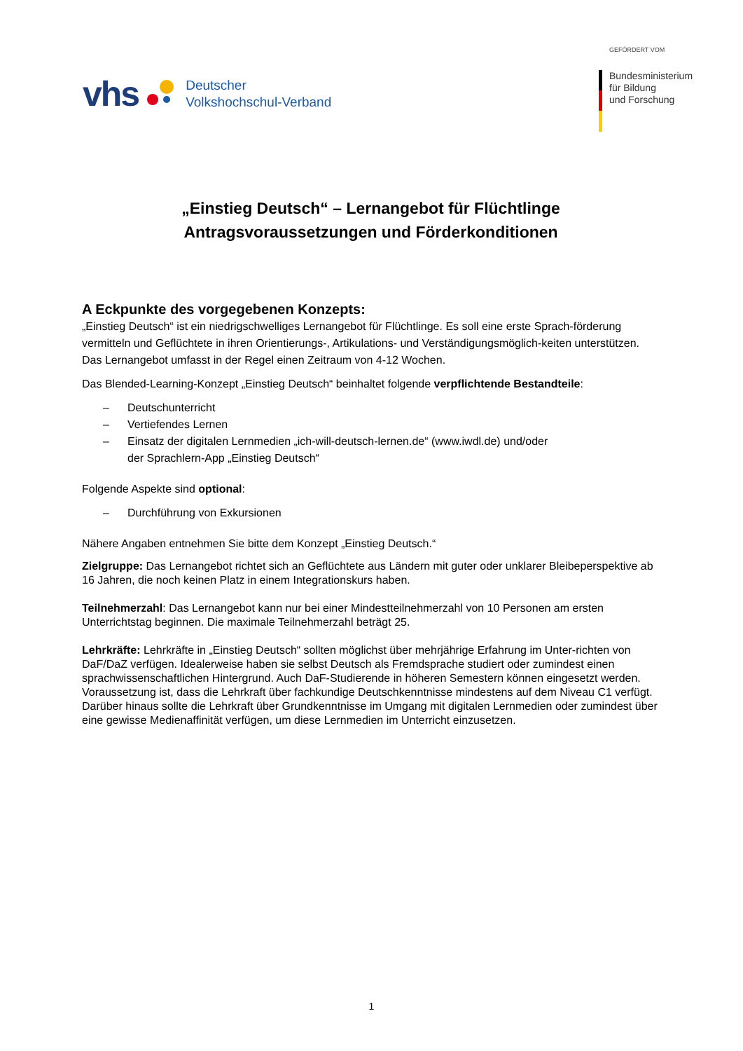vhs
Deutscher
Volkshochschul-Verband
GEFÖRDERT VOM
Bundesministerium
für Bildung
und Forschung
„Einstieg Deutsch“ – Lernangebot für Flüchtlinge
Antragsvoraussetzungen und Förderkonditionen
A Eckpunkte des vorgegebenen Konzepts:
„Einstieg Deutsch“ ist ein niedrigschwelliges Lernangebot für Flüchtlinge. Es soll eine erste Sprach-förderung vermitteln und Geflüchtete in ihren Orientierungs-, Artikulations- und Verständigungsmöglich-keiten unterstützen. Das Lernangebot umfasst in der Regel einen Zeitraum von 4-12 Wochen.
Das Blended-Learning-Konzept „Einstieg Deutsch“ beinhaltet folgende verpflichtende Bestandteile:
– Deutschunterricht
– Vertiefendes Lernen
– Einsatz der digitalen Lernmedien „ich-will-deutsch-lernen.de“ (www.iwdl.de) und/oder
der Sprachlern-App „Einstieg Deutsch“
Folgende Aspekte sind optional:
– Durchführung von Exkursionen
Nähere Angaben entnehmen Sie bitte dem Konzept „Einstieg Deutsch.“
Zielgruppe: Das Lernangebot richtet sich an Geflüchtete aus Ländern mit guter oder unklarer Bleibeperspektive ab 16 Jahren, die noch keinen Platz in einem Integrationskurs haben.
Teilnehmerzahl: Das Lernangebot kann nur bei einer Mindestteilnehmerzahl von 10 Personen am ersten Unterrichtstag beginnen. Die maximale Teilnehmerzahl beträgt 25.
Lehrkräfte: Lehrkräfte in „Einstieg Deutsch“ sollten möglichst über mehrjährige Erfahrung im Unter-richten von DaF/DaZ verfügen. Idealerweise haben sie selbst Deutsch als Fremdsprache studiert oder zumindest einen sprachwissenschaftlichen Hintergrund. Auch DaF-Studierende in höheren Semestern können eingesetzt werden. Voraussetzung ist, dass die Lehrkraft über fachkundige Deutschkenntnisse mindestens auf dem Niveau C1 verfügt. Darüber hinaus sollte die Lehrkraft über Grundkenntnisse im Umgang mit digitalen Lernmedien oder zumindest über eine gewisse Medienaffinität verfügen, um diese Lernmedien im Unterricht einzusetzen.
1